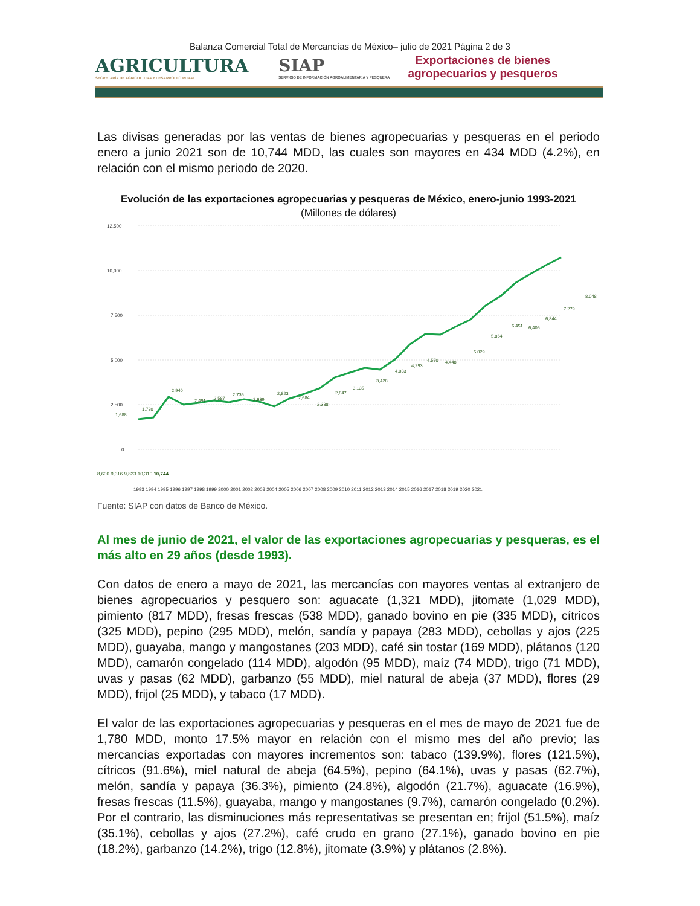Balanza Comercial Total de Mercancías de México– julio de 2021 Página 2 de 3
AGRICULTURA
SECRETARÍA DE AGRICULTURA Y DESARROLLO RURAL
SIAP
SERVICIO DE INFORMACIÓN AGROALIMENTARIA Y PESQUERA
Exportaciones de bienes
agropecuarios y pesqueros
Las divisas generadas por las ventas de bienes agropecuarias y pesqueras en el periodo enero a junio 2021 son de 10,744 MDD, las cuales son mayores en 434 MDD (4.2%), en relación con el mismo periodo de 2020.
Evolución de las exportaciones agropecuarias y pesqueras de México, enero-junio 1993-2021
(Millones de dólares)
12,500
10,000
7,500
5,000
2,500
0
1,688
1,780
2,940
2,491
2,587
2,736
2,639
2,823
2,684
2,388
2,847
3,135
3,428
4,033
4,293
4,570
4,448
5,029
5,864
6,451
6,406
6,844
7,279
8,048
8,600 9,316 9,823 10,310 10,744
1993 1994 1995 1996 1997 1998 1999 2000 2001 2002 2003 2004 2005 2006 2007 2008 2009 2010 2011 2012 2013 2014 2015 2016 2017 2018 2019 2020 2021
Fuente: SIAP con datos de Banco de México.
Al mes de junio de 2021, el valor de las exportaciones agropecuarias y pesqueras, es el más alto en 29 años (desde 1993).
Con datos de enero a mayo de 2021, las mercancías con mayores ventas al extranjero de bienes agropecuarios y pesquero son: aguacate (1,321 MDD), jitomate (1,029 MDD), pimiento (817 MDD), fresas frescas (538 MDD), ganado bovino en pie (335 MDD), cítricos (325 MDD), pepino (295 MDD), melón, sandía y papaya (283 MDD), cebollas y ajos (225 MDD), guayaba, mango y mangostanes (203 MDD), café sin tostar (169 MDD), plátanos (120 MDD), camarón congelado (114 MDD), algodón (95 MDD), maíz (74 MDD), trigo (71 MDD), uvas y pasas (62 MDD), garbanzo (55 MDD), miel natural de abeja (37 MDD), flores (29 MDD), frijol (25 MDD), y tabaco (17 MDD).
El valor de las exportaciones agropecuarias y pesqueras en el mes de mayo de 2021 fue de 1,780 MDD, monto 17.5% mayor en relación con el mismo mes del año previo; las mercancías exportadas con mayores incrementos son: tabaco (139.9%), flores (121.5%), cítricos (91.6%), miel natural de abeja (64.5%), pepino (64.1%), uvas y pasas (62.7%), melón, sandía y papaya (36.3%), pimiento (24.8%), algodón (21.7%), aguacate (16.9%), fresas frescas (11.5%), guayaba, mango y mangostanes (9.7%), camarón congelado (0.2%). Por el contrario, las disminuciones más representativas se presentan en; frijol (51.5%), maíz (35.1%), cebollas y ajos (27.2%), café crudo en grano (27.1%), ganado bovino en pie (18.2%), garbanzo (14.2%), trigo (12.8%), jitomate (3.9%) y plátanos (2.8%).